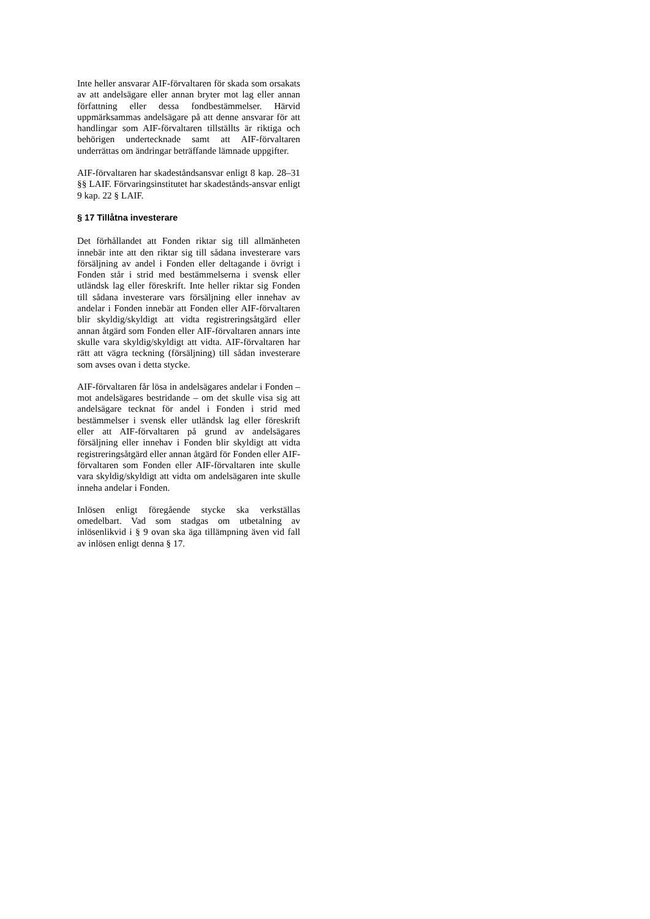Inte heller ansvarar AIF-förvaltaren för skada som orsakats av att andelsägare eller annan bryter mot lag eller annan författning eller dessa fondbestämmelser. Härvid uppmärksammas andelsägare på att denne ansvarar för att handlingar som AIF-förvaltaren tillställts är riktiga och behörigen undertecknade samt att AIF-förvaltaren underrättas om ändringar beträffande lämnade uppgifter.
AIF-förvaltaren har skadeståndsansvar enligt 8 kap. 28–31 §§ LAIF. Förvaringsinstitutet har skadestånds-ansvar enligt 9 kap. 22 § LAIF.
§ 17 Tillåtna investerare
Det förhållandet att Fonden riktar sig till allmänheten innebär inte att den riktar sig till sådana investerare vars försäljning av andel i Fonden eller deltagande i övrigt i Fonden står i strid med bestämmelserna i svensk eller utländsk lag eller föreskrift. Inte heller riktar sig Fonden till sådana investerare vars försäljning eller innehav av andelar i Fonden innebär att Fonden eller AIF-förvaltaren blir skyldig/skyldigt att vidta registreringsåtgärd eller annan åtgärd som Fonden eller AIF-förvaltaren annars inte skulle vara skyldig/skyldigt att vidta. AIF-förvaltaren har rätt att vägra teckning (försäljning) till sådan investerare som avses ovan i detta stycke.
AIF-förvaltaren får lösa in andelsägares andelar i Fonden – mot andelsägares bestridande – om det skulle visa sig att andelsägare tecknat för andel i Fonden i strid med bestämmelser i svensk eller utländsk lag eller föreskrift eller att AIF-förvaltaren på grund av andelsägares försäljning eller innehav i Fonden blir skyldigt att vidta registreringsåtgärd eller annan åtgärd för Fonden eller AIF-förvaltaren som Fonden eller AIF-förvaltaren inte skulle vara skyldig/skyldigt att vidta om andelsägaren inte skulle inneha andelar i Fonden.
Inlösen enligt föregående stycke ska verkställas omedelbart. Vad som stadgas om utbetalning av inlösenlikvid i § 9 ovan ska äga tillämpning även vid fall av inlösen enligt denna § 17.